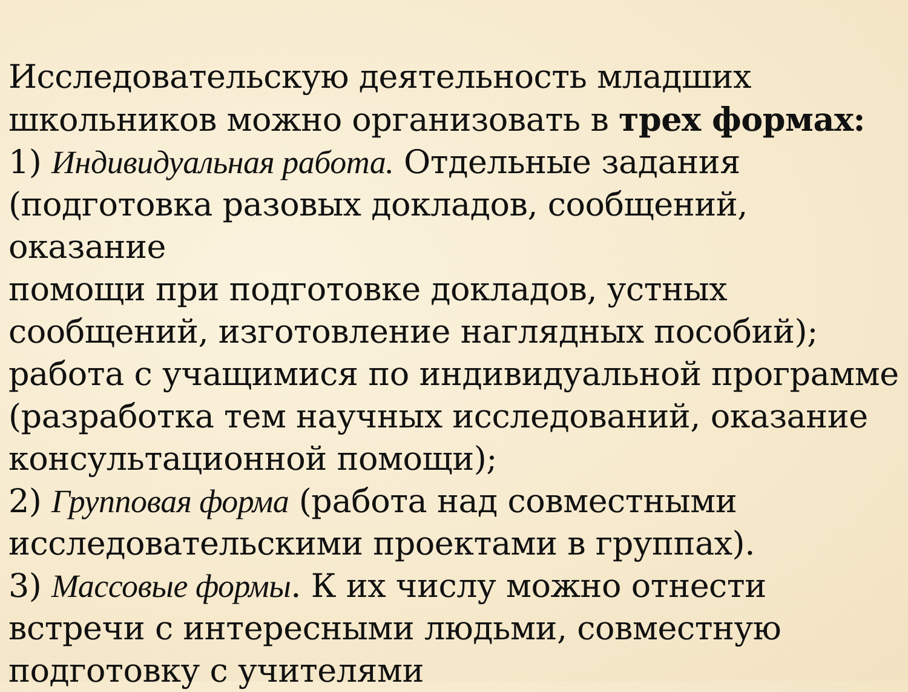Исследовательскую деятельность младших
школьников можно организовать в трех формах:
1) Индивидуальная работа. Отдельные задания
(подготовка разовых докладов, сообщений, оказание
помощи при подготовке докладов, устных
сообщений, изготовление наглядных пособий);
работа с учащимися по индивидуальной программе
(разработка тем научных исследований, оказание
консультационной помощи);
2) Групповая форма (работа над совместными
исследовательскими проектами в группах).
3) Массовые формы. К их числу можно отнести
встречи с интересными людьми, совместную
подготовку с учителями